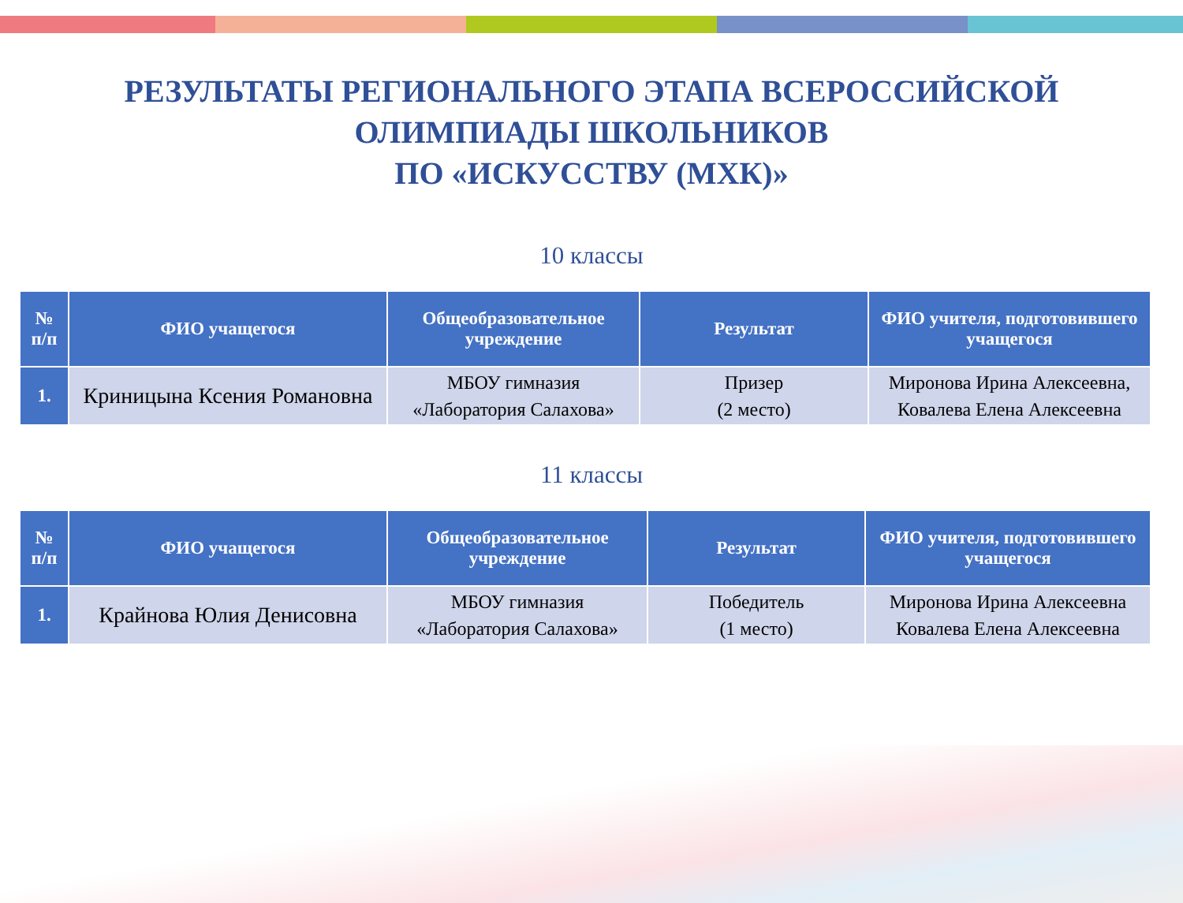РЕЗУЛЬТАТЫ РЕГИОНАЛЬНОГО ЭТАПА ВСЕРОССИЙСКОЙ
ОЛИМПИАДЫ ШКОЛЬНИКОВ
ПО «ИСКУССТВУ (МХК)»
10 классы
| № п/п | ФИО учащегося | Общеобразовательное учреждение | Результат | ФИО учителя, подготовившего учащегося |
| --- | --- | --- | --- | --- |
| 1. | Криницына Ксения Романовна | МБОУ гимназия «Лаборатория Салахова» | Призер (2 место) | Миронова Ирина Алексеевна, Ковалева Елена Алексеевна |
11 классы
| № п/п | ФИО учащегося | Общеобразовательное учреждение | Результат | ФИО учителя, подготовившего учащегося |
| --- | --- | --- | --- | --- |
| 1. | Крайнова Юлия Денисовна | МБОУ гимназия «Лаборатория Салахова» | Победитель (1 место) | Миронова Ирина Алексеевна Ковалева Елена Алексеевна |